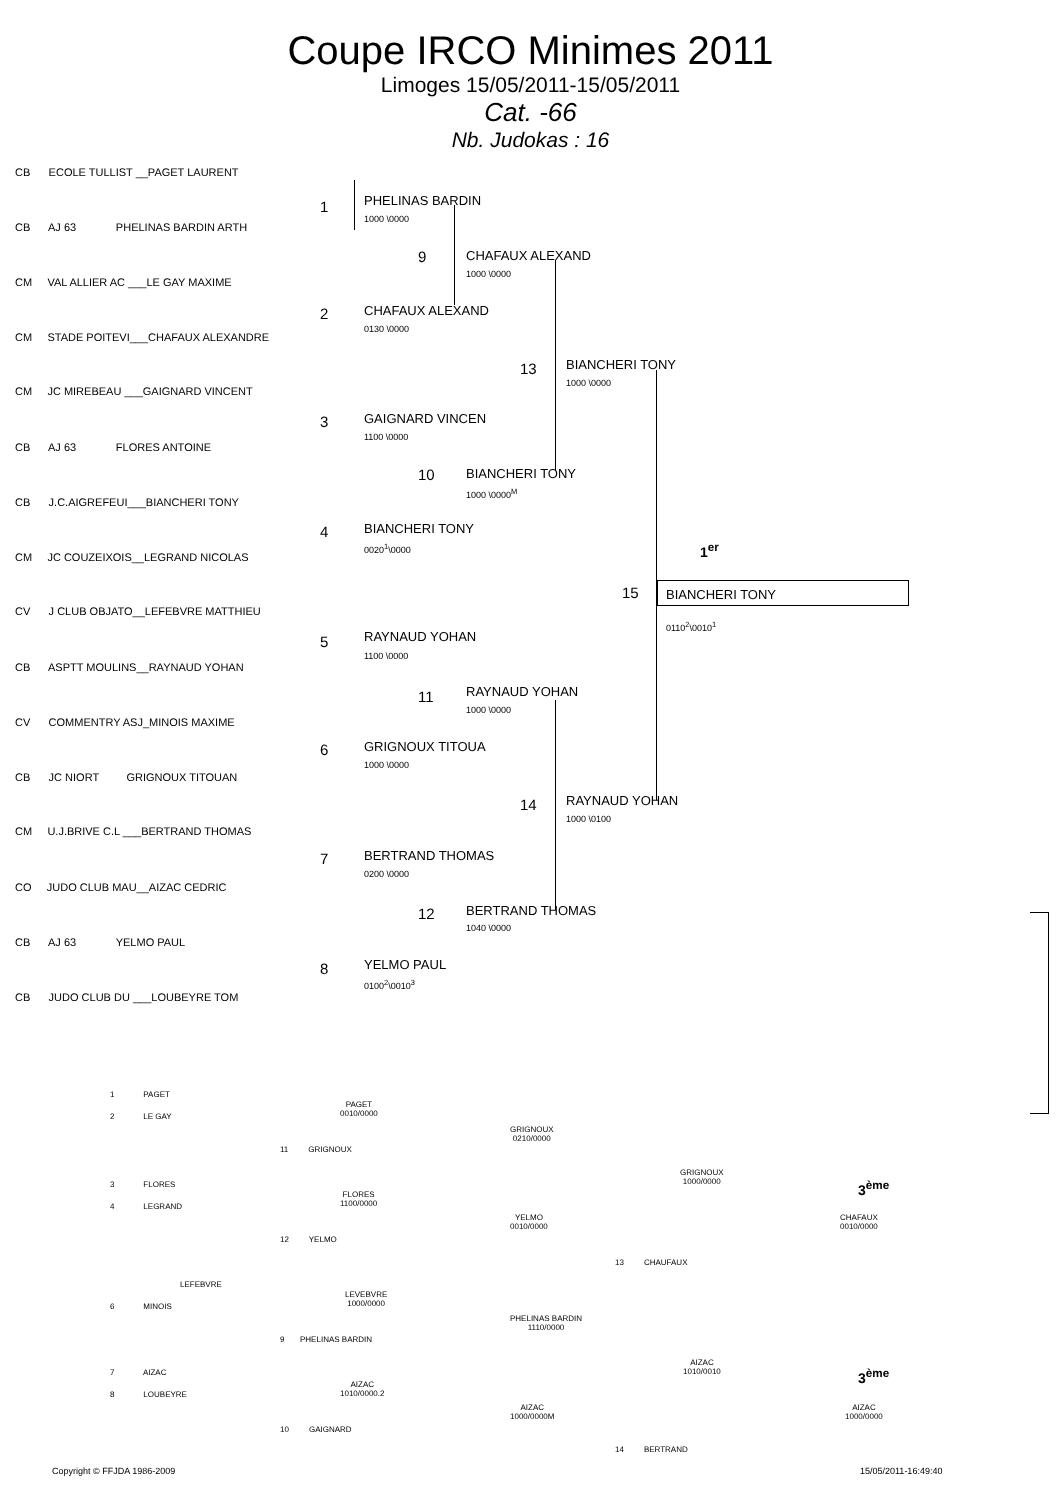Coupe IRCO Minimes 2011
Limoges 15/05/2011-15/05/2011
Cat. -66
Nb. Judokas : 16
CB ECOLE TULLIST __PAGET LAURENT
CB AJ 63 PHELINAS BARDIN ARTH
CM VAL ALLIER AC ___LE GAY MAXIME
CM STADE POITEVI___CHAFAUX ALEXANDRE
CM JC MIREBEAU ___GAIGNARD VINCENT
CB AJ 63 FLORES ANTOINE
CB J.C.AIGREFEUI___BIANCHERI TONY
CM JC COUZEIXOIS__LEGRAND NICOLAS
CV J CLUB OBJATO__LEFEBVRE MATTHIEU
CB ASPTT MOULINS__RAYNAUD YOHAN
CV COMMENTRY ASJ_MINOIS MAXIME
CB JC NIORT GRIGNOUX TITOUAN
CM U.J.BRIVE C.L ___BERTRAND THOMAS
CO JUDO CLUB MAU__AIZAC CEDRIC
CB AJ 63 YELMO PAUL
CB JUDO CLUB DU ___LOUBEYRE TOM
1 PHELINAS BARDIN
1000 \0000
2 CHAFAUX ALEXAND
0130 \0000
3 GAIGNARD VINCEN
1100 \0000
4 BIANCHERI TONY
0020<sup>1</sup>\0000
5 RAYNAUD YOHAN
1100 \0000
6 GRIGNOUX TITOUA
1000 \0000
7 BERTRAND THOMAS
0200 \0000
8 YELMO PAUL
0100<sup>2</sup>\0010<sup>3</sup>
9 CHAFAUX ALEXAND
1000 \0000
10 BIANCHERI TONY
1000 \0000<sup>M</sup>
11 RAYNAUD YOHAN
1000 \0000
12 BERTRAND THOMAS
1040 \0000
13 BIANCHERI TONY
1000 \0000
14 RAYNAUD YOHAN
1000 \0100
15 BIANCHERI TONY
0110<sup>2</sup>\0010<sup>1</sup>
1<sup>er</sup>
1 PAGET
2 LE GAY
PAGET
0010/0000
11 GRIGNOUX
GRIGNOUX
0210/0000
GRIGNOUX
1000/0000
3 FLORES
4 LEGRAND
FLORES
1100/0000
12 YELMO
YELMO
0010/0000
3<sup>ème</sup>
CHAFAUX
0010/0000
13 CHAUFAUX
LEFEBVRE
6 MINOIS
LEVEBVRE
1000/0000
9 PHELINAS BARDIN
PHELINAS BARDIN
1110/0000
AIZAC
1010/0010
7 AIZAC
8 LOUBEYRE
AIZAC
1010/0000.2
10 GAIGNARD
AIZAC
1000/0000M
3<sup>ème</sup>
AIZAC
1000/0000
14 BERTRAND
Copyright © FFJDA 1986-2009 15/05/2011-16:49:40